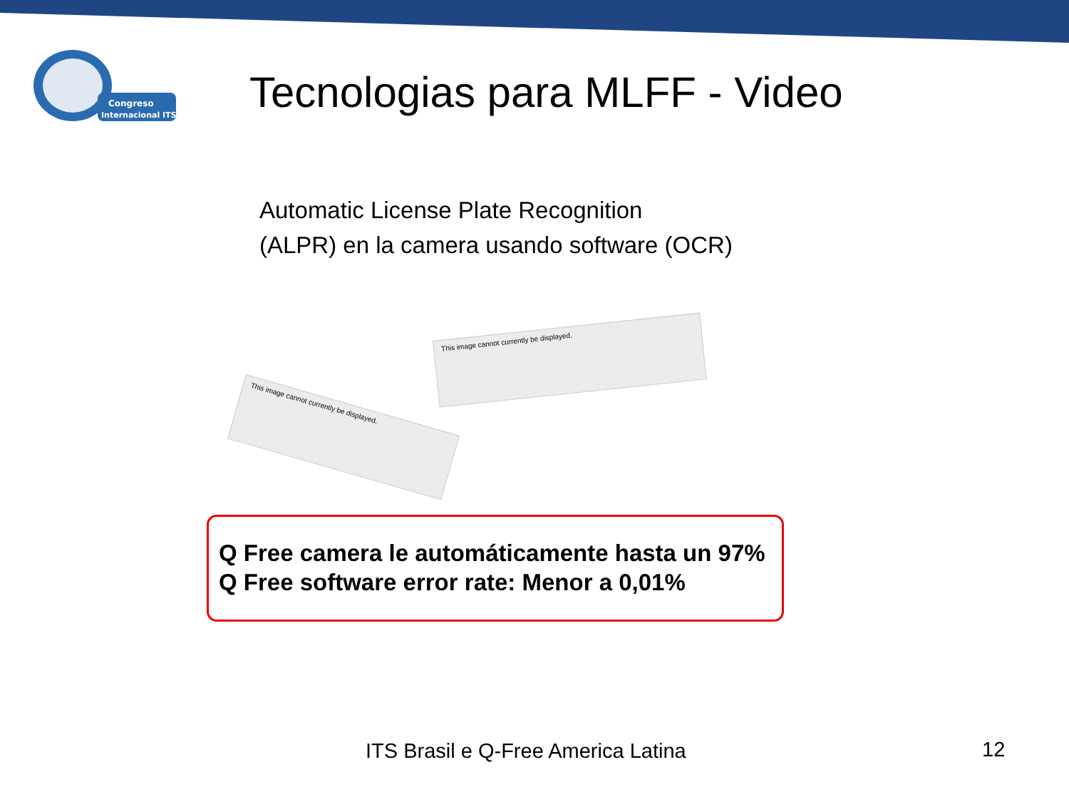Congreso
Internacional ITS
Tecnologias para MLFF - Video
Automatic License Plate Recognition
(ALPR) en la camera usando software (OCR)
This image cannot currently be displayed.
This image cannot currently be displayed.
Q Free camera le automáticamente hasta un 97%
Q Free software error rate: Menor a 0,01%
ITS Brasil e Q-Free America Latina
12